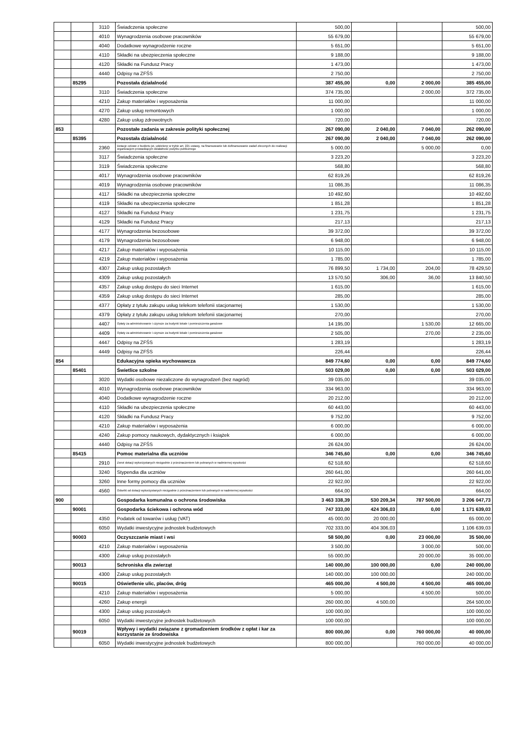| | | 3110 | Świadczenia społeczne | 500,00 | | | 500,00 |
| | | 4010 | Wynagrodzenia osobowe pracowników | 55 679,00 | | | 55 679,00 |
| | | 4040 | Dodatkowe wynagrodzenie roczne | 5 651,00 | | | 5 651,00 |
| | | 4110 | Składki na ubezpieczenia społeczne | 9 188,00 | | | 9 188,00 |
| | | 4120 | Składki na Fundusz Pracy | 1 473,00 | | | 1 473,00 |
| | | 4440 | Odpisy na ZFŚS | 2 750,00 | | | 2 750,00 |
| | 85295 | | Pozostała działalność | 387 455,00 | 0,00 | 2 000,00 | 385 455,00 |
| | | 3110 | Świadczenia społeczne | 374 735,00 | | 2 000,00 | 372 735,00 |
| | | 4210 | Zakup materiałów i wyposażenia | 11 000,00 | | | 11 000,00 |
| | | 4270 | Zakup usług remontowych | 1 000,00 | | | 1 000,00 |
| | | 4280 | Zakup usług zdrowotnych | 720,00 | | | 720,00 |
| 853 | | | Pozostałe zadania w zakresie polityki społecznej | 267 090,00 | 2 040,00 | 7 040,00 | 262 090,00 |
| | 85395 | | Pozostała działalność | 267 090,00 | 2 040,00 | 7 040,00 | 262 090,00 |
| | | 2360 | Dotacje celowe z budżetu jst, udzielone w trybie art. 221 ustawy, na finansowanie lub dofinansowanie zadań zleconych do realizacji organizacjom prowadzącym działalność pożytku publicznego | 5 000,00 | | 5 000,00 | 0,00 |
| | | 3117 | Świadczenia społeczne | 3 223,20 | | | 3 223,20 |
| | | 3119 | Świadczenia społeczne | 568,80 | | | 568,80 |
| | | 4017 | Wynagrodzenia osobowe pracowników | 62 819,26 | | | 62 819,26 |
| | | 4019 | Wynagrodzenia osobowe pracowników | 11 086,35 | | | 11 086,35 |
| | | 4117 | Składki na ubezpieczenia społeczne | 10 492,60 | | | 10 492,60 |
| | | 4119 | Składki na ubezpieczenia społeczne | 1 851,28 | | | 1 851,28 |
| | | 4127 | Składki na Fundusz Pracy | 1 231,75 | | | 1 231,75 |
| | | 4129 | Składki na Fundusz Pracy | 217,13 | | | 217,13 |
| | | 4177 | Wynagrodzenia bezosobowe | 39 372,00 | | | 39 372,00 |
| | | 4179 | Wynagrodzenia bezosobowe | 6 948,00 | | | 6 948,00 |
| | | 4217 | Zakup materiałów i wyposażenia | 10 115,00 | | | 10 115,00 |
| | | 4219 | Zakup materiałów i wyposażenia | 1 785,00 | | | 1 785,00 |
| | | 4307 | Zakup usług pozostałych | 76 899,50 | 1 734,00 | 204,00 | 78 429,50 |
| | | 4309 | Zakup usług pozostałych | 13 570,50 | 306,00 | 36,00 | 13 840,50 |
| | | 4357 | Zakup usług dostępu do sieci Internet | 1 615,00 | | | 1 615,00 |
| | | 4359 | Zakup usług dostępu do sieci Internet | 285,00 | | | 285,00 |
| | | 4377 | Opłaty z tytułu zakupu usług telekom telefonii stacjonarnej | 1 530,00 | | | 1 530,00 |
| | | 4379 | Opłaty z tytułu zakupu usług telekom telefonii stacjonarnej | 270,00 | | | 270,00 |
| | | 4407 | Opłaty za administrowanie i czynsze za budynki lokale i pomieszczenia garażowe | 14 195,00 | | 1 530,00 | 12 665,00 |
| | | 4409 | Opłaty za administrowanie i czynsze za budynki lokale i pomieszczenia garażowe | 2 505,00 | | 270,00 | 2 235,00 |
| | | 4447 | Odpisy na ZFŚS | 1 283,19 | | | 1 283,19 |
| | | 4449 | Odpisy na ZFŚS | 226,44 | | | 226,44 |
| 854 | | | Edukacyjna opieka wychowawcza | 849 774,60 | 0,00 | 0,00 | 849 774,60 |
| | 85401 | | Świetlice szkolne | 503 029,00 | 0,00 | 0,00 | 503 029,00 |
| | | 3020 | Wydatki osobowe niezaliczone do wynagrodzeń (bez nagród) | 39 035,00 | | | 39 035,00 |
| | | 4010 | Wynagrodzenia osobowe pracowników | 334 963,00 | | | 334 963,00 |
| | | 4040 | Dodatkowe wynagrodzenie roczne | 20 212,00 | | | 20 212,00 |
| | | 4110 | Składki na ubezpieczenia społeczne | 60 443,00 | | | 60 443,00 |
| | | 4120 | Składki na Fundusz Pracy | 9 752,00 | | | 9 752,00 |
| | | 4210 | Zakup materiałów i wyposażenia | 6 000,00 | | | 6 000,00 |
| | | 4240 | Zakup pomocy naukowych, dydaktycznych i książek | 6 000,00 | | | 6 000,00 |
| | | 4440 | Odpisy na ZFŚS | 26 624,00 | | | 26 624,00 |
| | 85415 | | Pomoc materialna dla uczniów | 346 745,60 | 0,00 | 0,00 | 346 745,60 |
| | | 2910 | Zwrot dotacji wykorzystanych niezgodnie z przeznaczeniem lub pobranych w nadmiernej wysokości | 62 518,60 | | | 62 518,60 |
| | | 3240 | Stypendia dla uczniów | 260 641,00 | | | 260 641,00 |
| | | 3260 | Inne formy pomocy dla uczniów | 22 922,00 | | | 22 922,00 |
| | | 4560 | Odsetki od dotacji wykorzystanych niezgodnie z przeznaczeniem lub pobranych w nadmiernej wysokości | 664,00 | | | 664,00 |
| 900 | | | Gospodarka komunalna o ochrona środowiska | 3 463 338,39 | 530 209,34 | 787 500,00 | 3 206 047,73 |
| | 90001 | | Gospodarka ściekowa i ochrona wód | 747 333,00 | 424 306,03 | 0,00 | 1 171 639,03 |
| | | 4350 | Podatek od towarów i usług (VAT) | 45 000,00 | 20 000,00 | | 65 000,00 |
| | | 6050 | Wydatki inwestycyjne jednostek budżetowych | 702 333,00 | 404 306,03 | | 1 106 639,03 |
| | 90003 | | Oczyszczanie miast i wsi | 58 500,00 | 0,00 | 23 000,00 | 35 500,00 |
| | | 4210 | Zakup materiałów i wyposażenia | 3 500,00 | | 3 000,00 | 500,00 |
| | | 4300 | Zakup usług pozostałych | 55 000,00 | | 20 000,00 | 35 000,00 |
| | 90013 | | Schroniska dla zwierząt | 140 000,00 | 100 000,00 | 0,00 | 240 000,00 |
| | | 4300 | Zakup usług pozostałych | 140 000,00 | 100 000,00 | | 240 000,00 |
| | 90015 | | Oświetlenie ulic, placów, dróg | 465 000,00 | 4 500,00 | 4 500,00 | 465 000,00 |
| | | 4210 | Zakup materiałów i wyposażenia | 5 000,00 | | 4 500,00 | 500,00 |
| | | 4260 | Zakup energii | 260 000,00 | 4 500,00 | | 264 500,00 |
| | | 4300 | Zakup usług pozostałych | 100 000,00 | | | 100 000,00 |
| | | 6050 | Wydatki inwestycyjne jednostek budżetowych | 100 000,00 | | | 100 000,00 |
| | 90019 | | Wpływy i wydatki związane z gromadzeniem środków z opłat i kar za korzystanie ze środowiska | 800 000,00 | 0,00 | 760 000,00 | 40 000,00 |
| | | 6050 | Wydatki inwestycyjne jednostek budżetowych | 800 000,00 | | 760 000,00 | 40 000,00 |